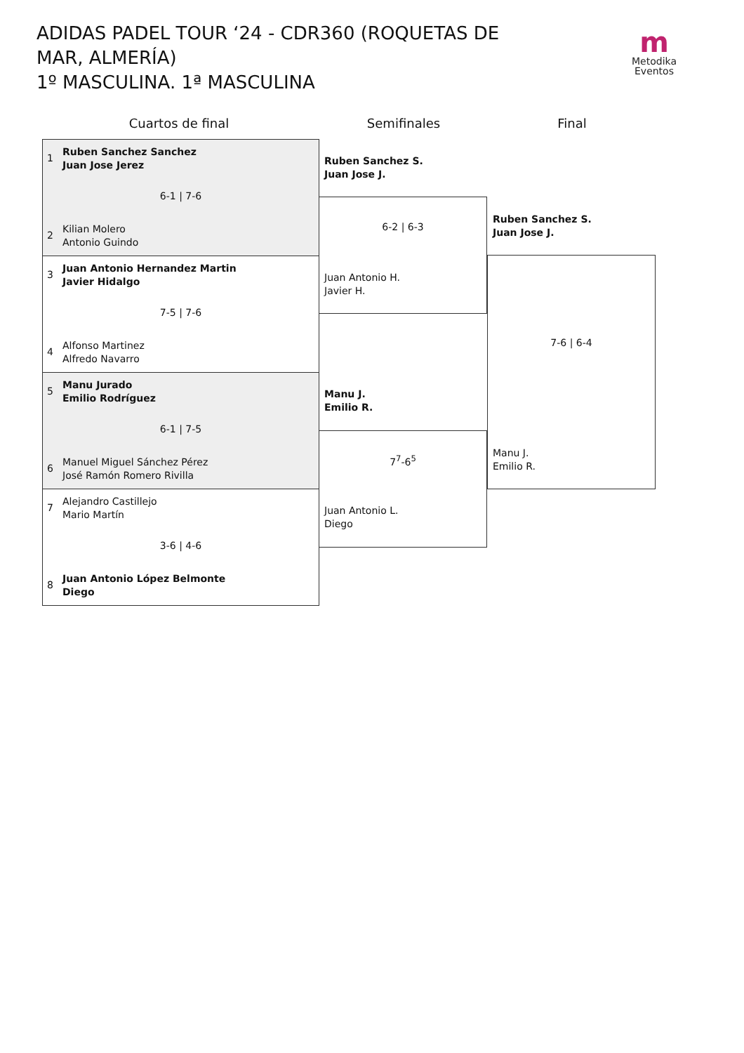ADIDAS PADEL TOUR ‘24 - CDR360 (ROQUETAS DE MAR, ALMERÍA)
1º MASCULINA. 1ª MASCULINA
m
Metodika
Eventos
Cuartos de final Semifinales Final
1 Ruben Sanchez Sanchez
Juan Jose Jerez
6-1 | 7-6
2 Kilian Molero
Antonio Guindo
3 Juan Antonio Hernandez Martin
Javier Hidalgo
7-5 | 7-6
4 Alfonso Martinez
Alfredo Navarro
5 Manu Jurado
Emilio Rodríguez
6-1 | 7-5
6 Manuel Miguel Sánchez Pérez
José Ramón Romero Rivilla
7 Alejandro Castillejo
Mario Martín
3-6 | 4-6
8 Juan Antonio López Belmonte
Diego
Ruben Sanchez S.
Juan Jose J.
6-2 | 6-3
Juan Antonio H.
Javier H.
Manu J.
Emilio R.
7<sup>7</sup>-6<sup>5</sup>
Juan Antonio L.
Diego
Ruben Sanchez S.
Juan Jose J.
7-6 | 6-4
Manu J.
Emilio R.